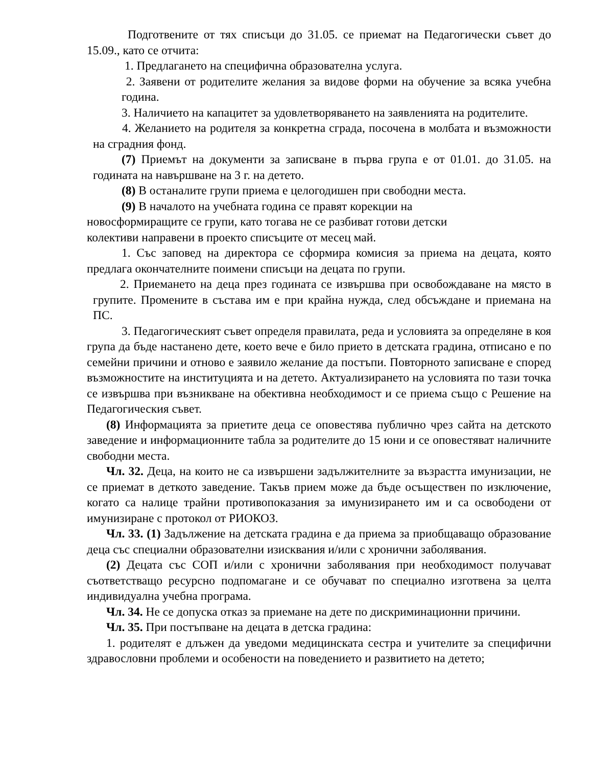Подготвените от тях списъци до 31.05. се приемат на Педагогически съвет до 15.09., като се отчита:
1. Предлагането на специфична образователна услуга.
2. Заявени от родителите желания за видове форми на обучение за всяка учебна година.
3. Наличието на капацитет за удовлетворяването на заявленията на родителите.
4. Желанието на родителя за конкретна сграда, посочена в молбата и възможности на сградния фонд.
(7) Приемът на документи за записване в първа група е от 01.01. до 31.05. на годината на навършване на 3 г. на детето.
(8) В останалите групи приема е целогодишен при свободни места.
(9) В началото на учебната година се правят корекции на
новосформиращите се групи, като тогава не се разбиват готови детски
колективи направени в проекто списъците от месец май.
1. Със заповед на директора се сформира комисия за приема на децата, която предлага окончателните поимени списъци на децата по групи.
2. Приемането на деца през годината се извършва при освобождаване на място в групите. Промените в състава им е при крайна нужда, след обсъждане и приемана на ПС.
3. Педагогическият съвет определя правилата, реда и условията за определяне в коя група да бъде настанено дете, което вече е било прието в детската градина, отписано е по семейни причини и отново е заявило желание да постъпи. Повторното записване е според възможностите на институцията и на детето. Актуализирането на условията по тази точка се извършва при възникване на обективна необходимост и се приема също с Решение на Педагогическия съвет.
(8) Информацията за приетите деца се оповестява публично чрез сайта на детското заведение и информационните табла за родителите до 15 юни и се оповестяват наличните свободни места.
Чл. 32. Деца, на които не са извършени задължителните за възрастта имунизации, не се приемат в деткото заведение. Такъв прием може да бъде осъществен по изключение, когато са налице трайни противопоказания за имунизирането им и са освободени от имунизиране с протокол от РИОКОЗ.
Чл. 33. (1) Задължение на детската градина е да приема за приобщаващо образование деца със специални образователни изисквания и/или с хронични заболявания.
(2) Децата със СОП и/или с хронични заболявания при необходимост получават съответстващо ресурсно подпомагане и се обучават по специално изготвена за целта индивидуална учебна програма.
Чл. 34. Не се допуска отказ за приемане на дете по дискриминационни причини.
Чл. 35. При постъпване на децата в детска градина:
1. родителят е длъжен да уведоми медицинската сестра и учителите за специфични здравословни проблеми и особености на поведението и развитието на детето;